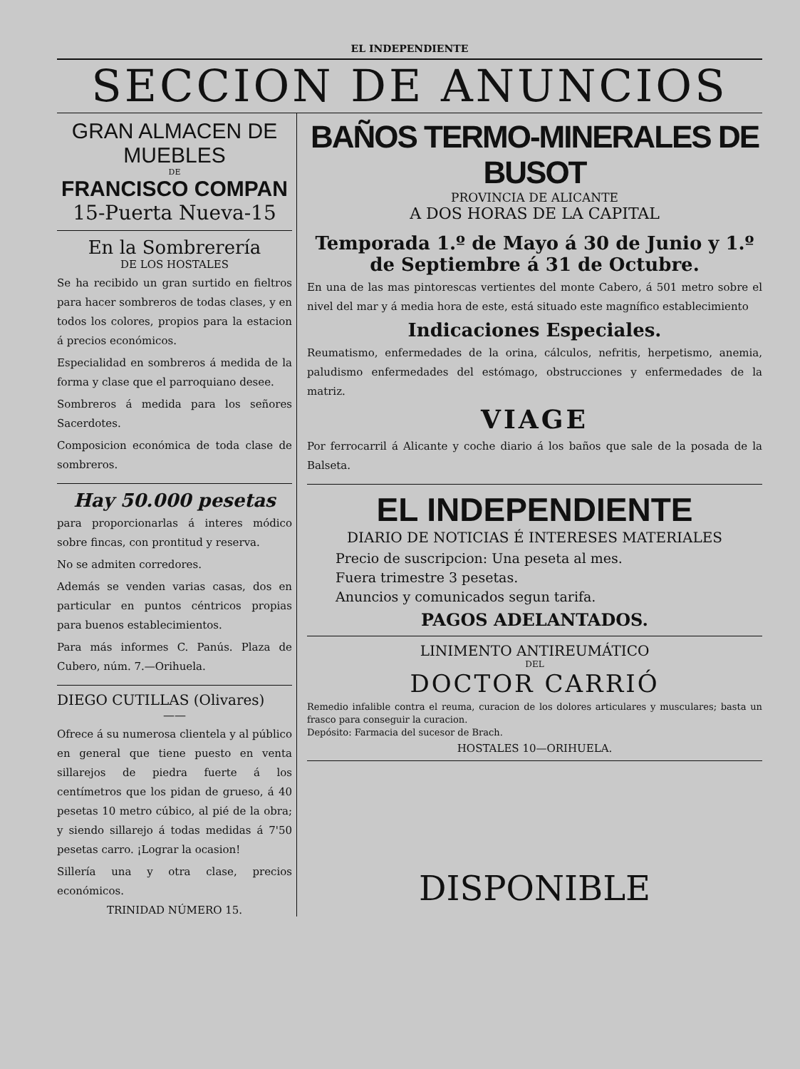EL INDEPENDIENTE
SECCION DE ANUNCIOS
GRAN ALMACEN DE MUEBLES
DE
FRANCISCO COMPAN
15-Puerta Nueva-15
En la Sombrerería
DE LOS HOSTALES
Se ha recibido un gran surtido en fieltros para hacer sombreros de todas clases, y en todos los colores, propios para la estacion á precios económicos.
Especialidad en sombreros á medida de la forma y clase que el parroquiano desee.
Sombreros á medida para los señores Sacerdotes.
Composicion económica de toda clase de sombreros.
Hay 50.000 pesetas
para proporcionarlas á interes módico sobre fincas, con prontitud y reserva.
No se admiten corredores.
Además se venden varias casas, dos en particular en puntos céntricos propias para buenos establecimientos.
Para más informes C. Panús. Plaza de Cubero, núm. 7.—Orihuela.
DIEGO CUTILLAS (Olivares)
——
Ofrece á su numerosa clientela y al público en general que tiene puesto en venta sillarejos de piedra fuerte á los centímetros que los pidan de grueso, á 40 pesetas 10 metro cúbico, al pié de la obra; y siendo sillarejo á todas medidas á 7'50 pesetas carro. ¡Lograr la ocasion!
Sillería una y otra clase, precios económicos.
TRINIDAD NÚMERO 15.
BAÑOS TERMO-MINERALES DE BUSOT
PROVINCIA DE ALICANTE
A DOS HORAS DE LA CAPITAL
Temporada 1.º de Mayo á 30 de Junio y 1.º de Septiembre á 31 de Octubre.
En una de las mas pintorescas vertientes del monte Cabero, á 501 metro sobre el nivel del mar y á media hora de este, está situado este magnífico establecimiento
Indicaciones Especiales.
Reumatismo, enfermedades de la orina, cálculos, nefritis, herpetismo, anemia, paludismo enfermedades del estómago, obstrucciones y enfermedades de la matriz.
VIAGE
Por ferrocarril á Alicante y coche diario á los baños que sale de la posada de la Balseta.
EL INDEPENDIENTE
DIARIO DE NOTICIAS É INTERESES MATERIALES
Precio de suscripcion: Una peseta al mes.
Fuera trimestre 3 pesetas.
Anuncios y comunicados segun tarifa.
PAGOS ADELANTADOS.
LINIMENTO ANTIREUMÁTICO
DEL
DOCTOR CARRIÓ
Remedio infalible contra el reuma, curacion de los dolores articulares y musculares; basta un frasco para conseguir la curacion.
Depósito: Farmacia del sucesor de Brach.
HOSTALES 10—ORIHUELA.
DISPONIBLE